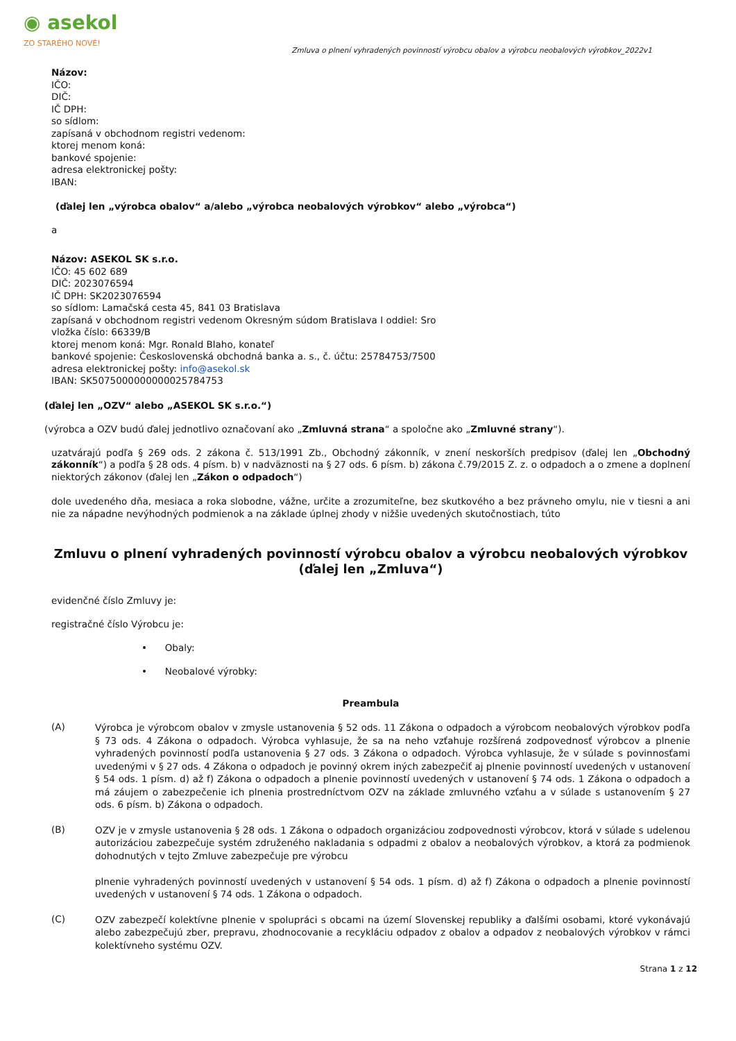◉ asekol
ZO STARÉHO NOVÉ!
Zmluva o plnení vyhradených povinností výrobcu obalov a výrobcu neobalových výrobkov_2022v1
Názov:
IČO:
DIČ:
IČ DPH:
so sídlom:
zapísaná v obchodnom registri vedenom:
ktorej menom koná:
bankové spojenie:
adresa elektronickej pošty:
IBAN:
(ďalej len „výrobca obalov“ a/alebo „výrobca neobalových výrobkov“ alebo „výrobca“)
a
Názov: ASEKOL SK s.r.o.
IČO: 45 602 689
DIČ: 2023076594
IČ DPH: SK2023076594
so sídlom: Lamačská cesta 45, 841 03 Bratislava
zapísaná v obchodnom registri vedenom Okresným súdom Bratislava I oddiel: Sro
vložka číslo: 66339/B
ktorej menom koná: Mgr. Ronald Blaho, konateľ
bankové spojenie: Československá obchodná banka a. s., č. účtu: 25784753/7500
adresa elektronickej pošty: info@asekol.sk
IBAN: SK5075000000000025784753
(ďalej len „OZV“ alebo „ASEKOL SK s.r.o.“)
(výrobca a OZV budú ďalej jednotlivo označovaní ako „Zmluvná strana“ a spoločne ako „Zmluvné strany“).
uzatvárajú podľa § 269 ods. 2 zákona č. 513/1991 Zb., Obchodný zákonník, v znení neskorších predpisov (ďalej len „Obchodný zákonník“) a podľa § 28 ods. 4 písm. b) v nadväznosti na § 27 ods. 6 písm. b) zákona č.79/2015 Z. z. o odpadoch a o zmene a doplnení niektorých zákonov (ďalej len „Zákon o odpadoch“)
dole uvedeného dňa, mesiaca a roka slobodne, vážne, určite a zrozumiteľne, bez skutkového a bez právneho omylu, nie v tiesni a ani nie za nápadne nevýhodných podmienok a na základe úplnej zhody v nižšie uvedených skutočnostiach, túto
Zmluvu o plnení vyhradených povinností výrobcu obalov a výrobcu neobalových výrobkov
(ďalej len „Zmluva“)
evidenčné číslo Zmluvy je:
registračné číslo Výrobcu je:
• Obaly:
• Neobalové výrobky:
Preambula
(A)
Výrobca je výrobcom obalov v zmysle ustanovenia § 52 ods. 11 Zákona o odpadoch a výrobcom neobalových výrobkov podľa § 73 ods. 4 Zákona o odpadoch. Výrobca vyhlasuje, že sa na neho vzťahuje rozšírená zodpovednosť výrobcov a plnenie vyhradených povinností podľa ustanovenia § 27 ods. 3 Zákona o odpadoch. Výrobca vyhlasuje, že v súlade s povinnosťami uvedenými v § 27 ods. 4 Zákona o odpadoch je povinný okrem iných zabezpečiť aj plnenie povinností uvedených v ustanovení § 54 ods. 1 písm. d) až f) Zákona o odpadoch a plnenie povinností uvedených v ustanovení § 74 ods. 1 Zákona o odpadoch a má záujem o zabezpečenie ich plnenia prostredníctvom OZV na základe zmluvného vzťahu a v súlade s ustanovením § 27 ods. 6 písm. b) Zákona o odpadoch.
(B)
OZV je v zmysle ustanovenia § 28 ods. 1 Zákona o odpadoch organizáciou zodpovednosti výrobcov, ktorá v súlade s udelenou autorizáciou zabezpečuje systém združeného nakladania s odpadmi z obalov a neobalových výrobkov, a ktorá za podmienok dohodnutých v tejto Zmluve zabezpečuje pre výrobcu
plnenie vyhradených povinností uvedených v ustanovení § 54 ods. 1 písm. d) až f) Zákona o odpadoch a plnenie povinností uvedených v ustanovení § 74 ods. 1 Zákona o odpadoch.
(C)
OZV zabezpečí kolektívne plnenie v spolupráci s obcami na území Slovenskej republiky a ďalšími osobami, ktoré vykonávajú alebo zabezpečujú zber, prepravu, zhodnocovanie a recykláciu odpadov z obalov a odpadov z neobalových výrobkov v rámci kolektívneho systému OZV.
Strana 1 z 12